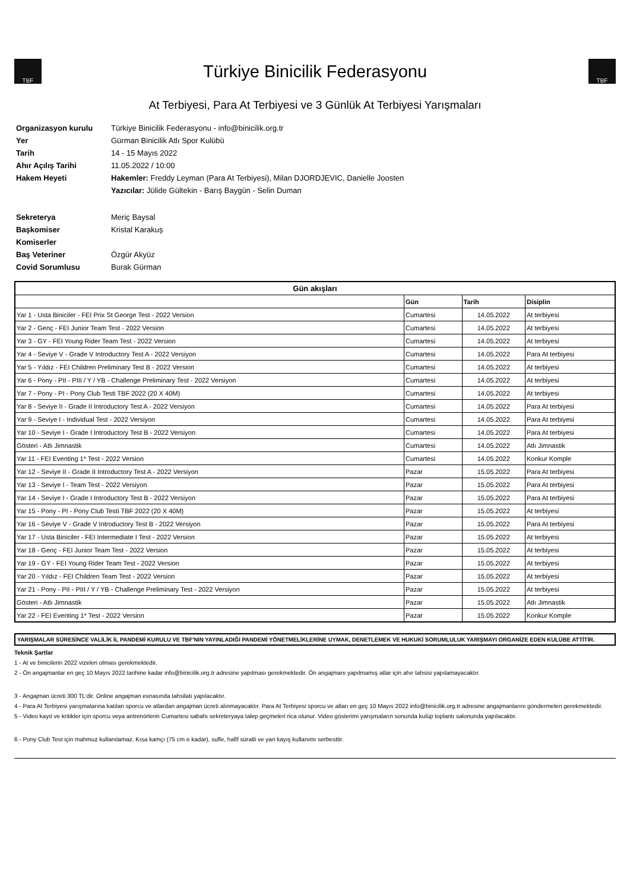TBF
Türkiye Binicilik Federasyonu
TBF
At Terbiyesi, Para At Terbiyesi ve 3 Günlük At Terbiyesi Yarışmaları
Organizasyon kurulu Türkiye Binicilik Federasyonu - info@binicilik.org.tr Yer Gürman Binicilik Atlı Spor Kulübü Tarih 14 - 15 Mayıs 2022 Ahır Açılış Tarihi 11.05.2022 / 10:00 Hakem Heyeti Hakemler: Freddy Leyman (Para At Terbiyesi), Milan DJORDJEVIC, Danielle Joosten Yazıcılar: Jülide Gültekin - Barış Baygün - Selin Duman Sekreterya Meriç Baysal Başkomiser Kristal Karakuş Komiserler Baş Veteriner Özgür Akyüz Covid Sorumlusu Burak Gürman
| Gün akışları | | | |
| --- | --- | --- | --- |
| | Gün | Tarih | Disiplin |
| Yar 1 - Usta Biniciler - FEI Prix St George Test - 2022 Version | Cumartesi | 14.05.2022 | At terbiyesi |
| Yar 2 - Genç - FEI Junior Team Test - 2022 Version | Cumartesi | 14.05.2022 | At terbiyesi |
| Yar 3 - GY - FEI Young Rider Team Test - 2022 Version | Cumartesi | 14.05.2022 | At terbiyesi |
| Yar 4 - Seviye V - Grade V Introductory Test A - 2022 Versiyon | Cumartesi | 14.05.2022 | Para At terbiyesi |
| Yar 5 - Yıldız - FEI Children Preliminary Test B - 2022 Version | Cumartesi | 14.05.2022 | At terbiyesi |
| Yar 6 - Pony - PII - PIII / Y / YB - Challenge Preliminary Test - 2022 Versiyon | Cumartesi | 14.05.2022 | At terbiyesi |
| Yar 7 - Pony - PI - Pony Club Testi TBF 2022 (20 X 40M) | Cumartesi | 14.05.2022 | At terbiyesi |
| Yar 8 - Seviye II - Grade II Introductory Test A - 2022 Versiyon | Cumartesi | 14.05.2022 | Para At terbiyesi |
| Yar 9 - Seviye I - Individual Test - 2022 Versiyon | Cumartesi | 14.05.2022 | Para At terbiyesi |
| Yar 10 - Seviye I - Grade I Introductory Test B - 2022 Versiyon | Cumartesi | 14.05.2022 | Para At terbiyesi |
| Gösteri - Atlı Jimnastik | Cumartesi | 14.05.2022 | Atlı Jimnastik |
| Yar 11 - FEI Eventing 1* Test - 2022 Version | Cumartesi | 14.05.2022 | Konkur Komple |
| Yar 12 - Seviye II - Grade II Introductory Test A - 2022 Versiyon | Pazar | 15.05.2022 | Para At terbiyesi |
| Yar 13 - Seviye I - Team Test - 2022 Versiyon | Pazar | 15.05.2022 | Para At terbiyesi |
| Yar 14 - Seviye I - Grade I Introductory Test B - 2022 Versiyon | Pazar | 15.05.2022 | Para At terbiyesi |
| Yar 15 - Pony - PI - Pony Club Testi TBF 2022 (20 X 40M) | Pazar | 15.05.2022 | At terbiyesi |
| Yar 16 - Seviye V - Grade V Introductory Test B - 2022 Versiyon | Pazar | 15.05.2022 | Para At terbiyesi |
| Yar 17 - Usta Biniciler - FEI Intermediate I Test - 2022 Version | Pazar | 15.05.2022 | At terbiyesi |
| Yar 18 - Genç - FEI Junior Team Test - 2022 Version | Pazar | 15.05.2022 | At terbiyesi |
| Yar 19 - GY - FEI Young Rider Team Test - 2022 Version | Pazar | 15.05.2022 | At terbiyesi |
| Yar 20 - Yıldız - FEI Children Team Test - 2022 Version | Pazar | 15.05.2022 | At terbiyesi |
| Yar 21 - Pony - PII - PIII / Y / YB - Challenge Preliminary Test - 2022 Versiyon | Pazar | 15.05.2022 | At terbiyesi |
| Gösteri - Atlı Jimnastik | Pazar | 15.05.2022 | Atlı Jimnastik |
| Yar 22 - FEI Eventing 1* Test - 2022 Version | Pazar | 15.05.2022 | Konkur Komple |
YARIŞMALAR SÜRESİNCE VALİLİK İL PANDEMİ KURULU VE TBF'NIN YAYINLADIĞI PANDEMİ YÖNETMELİKLERİNE UYMAK, DENETLEMEK VE HUKUKİ SORUMLULUK YARIŞMAYI ORGANİZE EDEN KULÜBE ATTİTİR.
Teknik Şartlar
1 - At ve binicilerin 2022 vizeleri olması gerekmektedir.
2 - Ön angajmanlar en geç 10 Mayıs 2022 tarihine kadar info@binicilik.org.tr adresine yapılması gerekmektedir. Ön angajmanı yapılmamış atlar için ahır tahsisi yapılamayacaktır.
3 - Angajman ücreti 300 TL'dir. Online angajman esnasında tahsilatı yapılacaktır.
4 - Para At Terbiyesi yarışmalarına katılan sporcu ve atlardan angajman ücreti alınmayacaktır. Para At Terbiyesi sporcu ve atları en geç 10 Mayıs 2022 info@binicilik.org.tr adresine angajmanlarını göndermeleri gerekmektedir.
5 - Video kayıt ve kritikler için sporcu veya antrenörlerin Cumartesi sabahı sekreteryaya talep geçmeleri rica olunur. Video gösterimi yarışmaların sonunda kulüp toplantı salonunda yapılacaktır.
6 - Pony Club Test için mahmuz kullanılamaz. Kısa kamçı (75 cm e kadar), sufle, hafif süratli ve yan kayış kullanımı serbesttir.